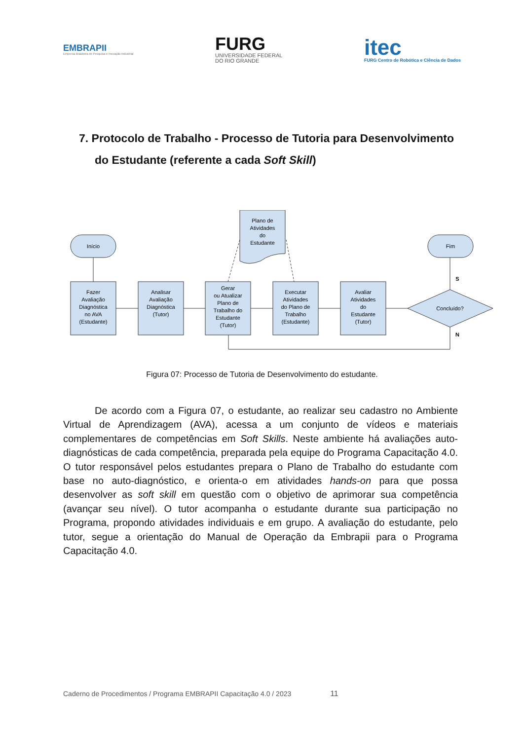EMBRAPII
Empresa Brasileira de Pesquisa e Inovação Industrial
FURG
UNIVERSIDADE FEDERAL
DO RIO GRANDE
itec
FURG Centro de Robótica e Ciência de Dados
7. Protocolo de Trabalho - Processo de Tutoria para Desenvolvimento do Estudante (referente a cada Soft Skill)
Início
Fim
Plano de
Atividades
do
Estudante
Fazer
Avaliação
Diagnóstica
no AVA
(Estudante)
Analisar
Avaliação
Diagnóstica
(Tutor)
Gerar
ou Atualizar
Plano de
Trabalho do
Estudante
(Tutor)
Executar
Atividades
do Plano de
Trabalho
(Estudante)
Avaliar
Atividades
do
Estudante
(Tutor)
Concluído?
S
N
Figura 07: Processo de Tutoria de Desenvolvimento do estudante.
De acordo com a Figura 07, o estudante, ao realizar seu cadastro no Ambiente Virtual de Aprendizagem (AVA), acessa a um conjunto de vídeos e materiais complementares de competências em Soft Skills. Neste ambiente há avaliações auto-diagnósticas de cada competência, preparada pela equipe do Programa Capacitação 4.0. O tutor responsável pelos estudantes prepara o Plano de Trabalho do estudante com base no auto-diagnóstico, e orienta-o em atividades hands-on para que possa desenvolver as soft skill em questão com o objetivo de aprimorar sua competência (avançar seu nível). O tutor acompanha o estudante durante sua participação no Programa, propondo atividades individuais e em grupo. A avaliação do estudante, pelo tutor, segue a orientação do Manual de Operação da Embrapii para o Programa Capacitação 4.0.
Caderno de Procedimentos / Programa EMBRAPII Capacitação 4.0 / 2023 11